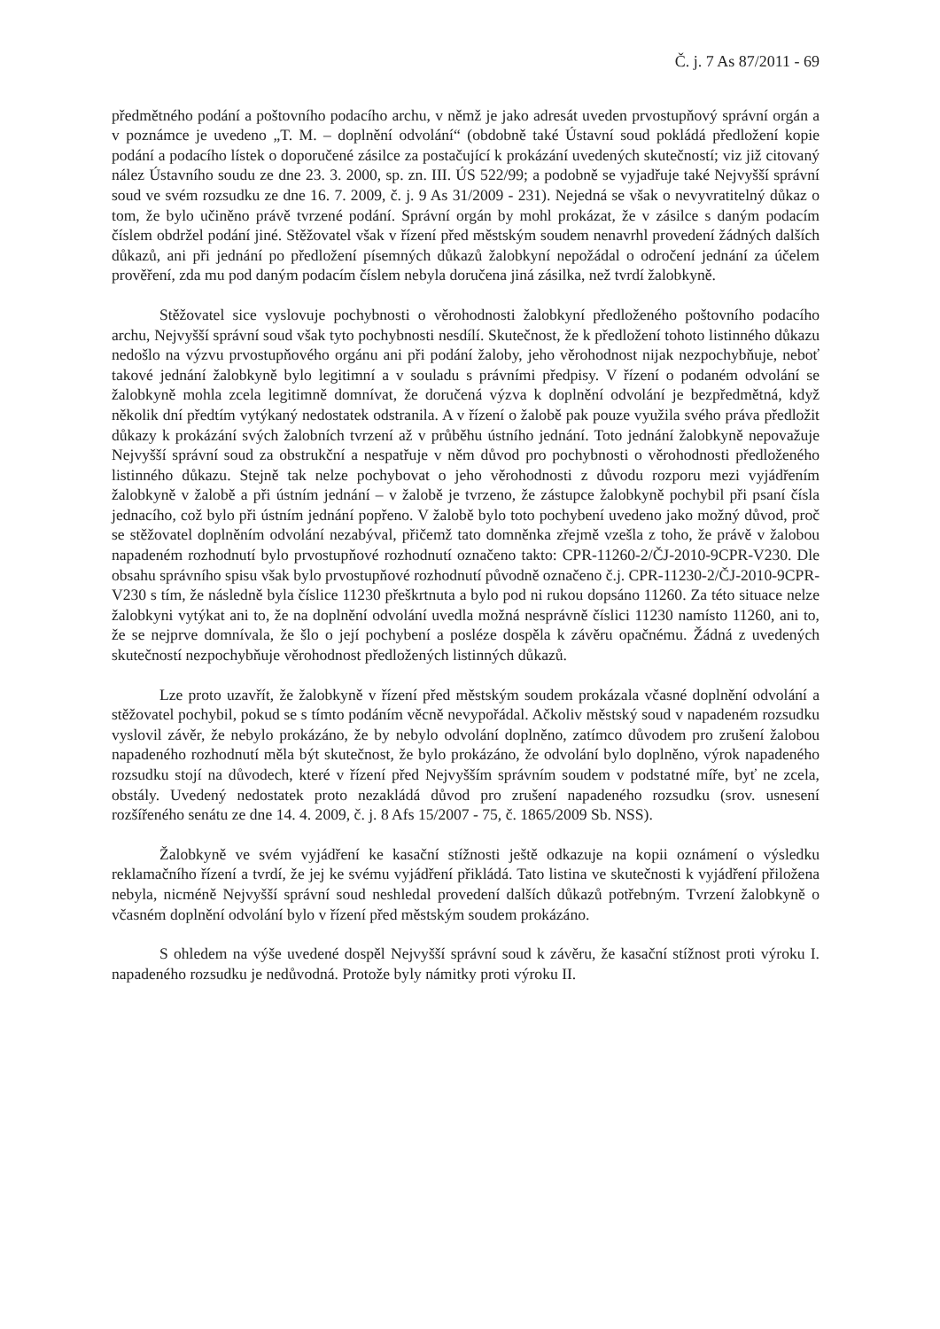Č. j. 7 As 87/2011 - 69
předmětného podání a poštovního podacího archu, v němž je jako adresát uveden prvostupňový správní orgán a v poznámce je uvedeno „T. M. – doplnění odvolání“ (obdobně také Ústavní soud pokládá předložení kopie podání a podacího lístek o doporučené zásilce za postačující k prokázání uvedených skutečností; viz již citovaný nález Ústavního soudu ze dne 23. 3. 2000, sp. zn. III. ÚS 522/99; a podobně se vyjadřuje také Nejvyšší správní soud ve svém rozsudku ze dne 16. 7. 2009, č. j. 9 As 31/2009 - 231). Nejedná se však o nevyvratitelný důkaz o tom, že bylo učiněno právě tvrzené podání. Správní orgán by mohl prokázat, že v zásilce s daným podacím číslem obdržel podání jiné. Stěžovatel však v řízení před městským soudem nenavrhl provedení žádných dalších důkazů, ani při jednání po předložení písemných důkazů žalobkyní nepožádal o odročení jednání za účelem prověření, zda mu pod daným podacím číslem nebyla doručena jiná zásilka, než tvrdí žalobkyně.
Stěžovatel sice vyslovuje pochybnosti o věrohodnosti žalobkyní předloženého poštovního podacího archu, Nejvyšší správní soud však tyto pochybnosti nesdílí. Skutečnost, že k předložení tohoto listinného důkazu nedošlo na výzvu prvostupňového orgánu ani při podání žaloby, jeho věrohodnost nijak nezpochybňuje, neboť takové jednání žalobkyně bylo legitimní a v souladu s právními předpisy. V řízení o podaném odvolání se žalobkyně mohla zcela legitimně domnívat, že doručená výzva k doplnění odvolání je bezpředmětná, když několik dní předtím vytýkaný nedostatek odstranila. A v řízení o žalobě pak pouze využila svého práva předložit důkazy k prokázání svých žalobních tvrzení až v průběhu ústního jednání. Toto jednání žalobkyně nepovažuje Nejvyšší správní soud za obstrukční a nespatřuje v něm důvod pro pochybnosti o věrohodnosti předloženého listinného důkazu. Stejně tak nelze pochybovat o jeho věrohodnosti z důvodu rozporu mezi vyjádřením žalobkyně v žalobě a při ústním jednání – v žalobě je tvrzeno, že zástupce žalobkyně pochybil při psaní čísla jednacího, což bylo při ústním jednání popřeno. V žalobě bylo toto pochybení uvedeno jako možný důvod, proč se stěžovatel doplněním odvolání nezabýval, přičemž tato domněnka zřejmě vzešla z toho, že právě v žalobou napadeném rozhodnutí bylo prvostupňové rozhodnutí označeno takto: CPR-11260-2/ČJ-2010-9CPR-V230. Dle obsahu správního spisu však bylo prvostupňové rozhodnutí původně označeno č.j. CPR-11230-2/ČJ-2010-9CPR-V230 s tím, že následně byla číslice 11230 přeškrtnuta a bylo pod ni rukou dopsáno 11260. Za této situace nelze žalobkyni vytýkat ani to, že na doplnění odvolání uvedla možná nesprávně číslici 11230 namísto 11260, ani to, že se nejprve domnívala, že šlo o její pochybení a posléze dospěla k závěru opačnému. Žádná z uvedených skutečností nezpochybňuje věrohodnost předložených listinných důkazů.
Lze proto uzavřít, že žalobkyně v řízení před městským soudem prokázala včasné doplnění odvolání a stěžovatel pochybil, pokud se s tímto podáním věcně nevypořádal. Ačkoliv městský soud v napadeném rozsudku vyslovil závěr, že nebylo prokázáno, že by nebylo odvolání doplněno, zatímco důvodem pro zrušení žalobou napadeného rozhodnutí měla být skutečnost, že bylo prokázáno, že odvolání bylo doplněno, výrok napadeného rozsudku stojí na důvodech, které v řízení před Nejvyšším správním soudem v podstatné míře, byť ne zcela, obstály. Uvedený nedostatek proto nezakládá důvod pro zrušení napadeného rozsudku (srov. usnesení rozšířeného senátu ze dne 14. 4. 2009, č. j. 8 Afs 15/2007 - 75, č. 1865/2009 Sb. NSS).
Žalobkyně ve svém vyjádření ke kasační stížnosti ještě odkazuje na kopii oznámení o výsledku reklamačního řízení a tvrdí, že jej ke svému vyjádření přikládá. Tato listina ve skutečnosti k vyjádření přiložena nebyla, nicméně Nejvyšší správní soud neshledal provedení dalších důkazů potřebným. Tvrzení žalobkyně o včasném doplnění odvolání bylo v řízení před městským soudem prokázáno.
S ohledem na výše uvedené dospěl Nejvyšší správní soud k závěru, že kasační stížnost proti výroku I. napadeného rozsudku je nedůvodná. Protože byly námitky proti výroku II.